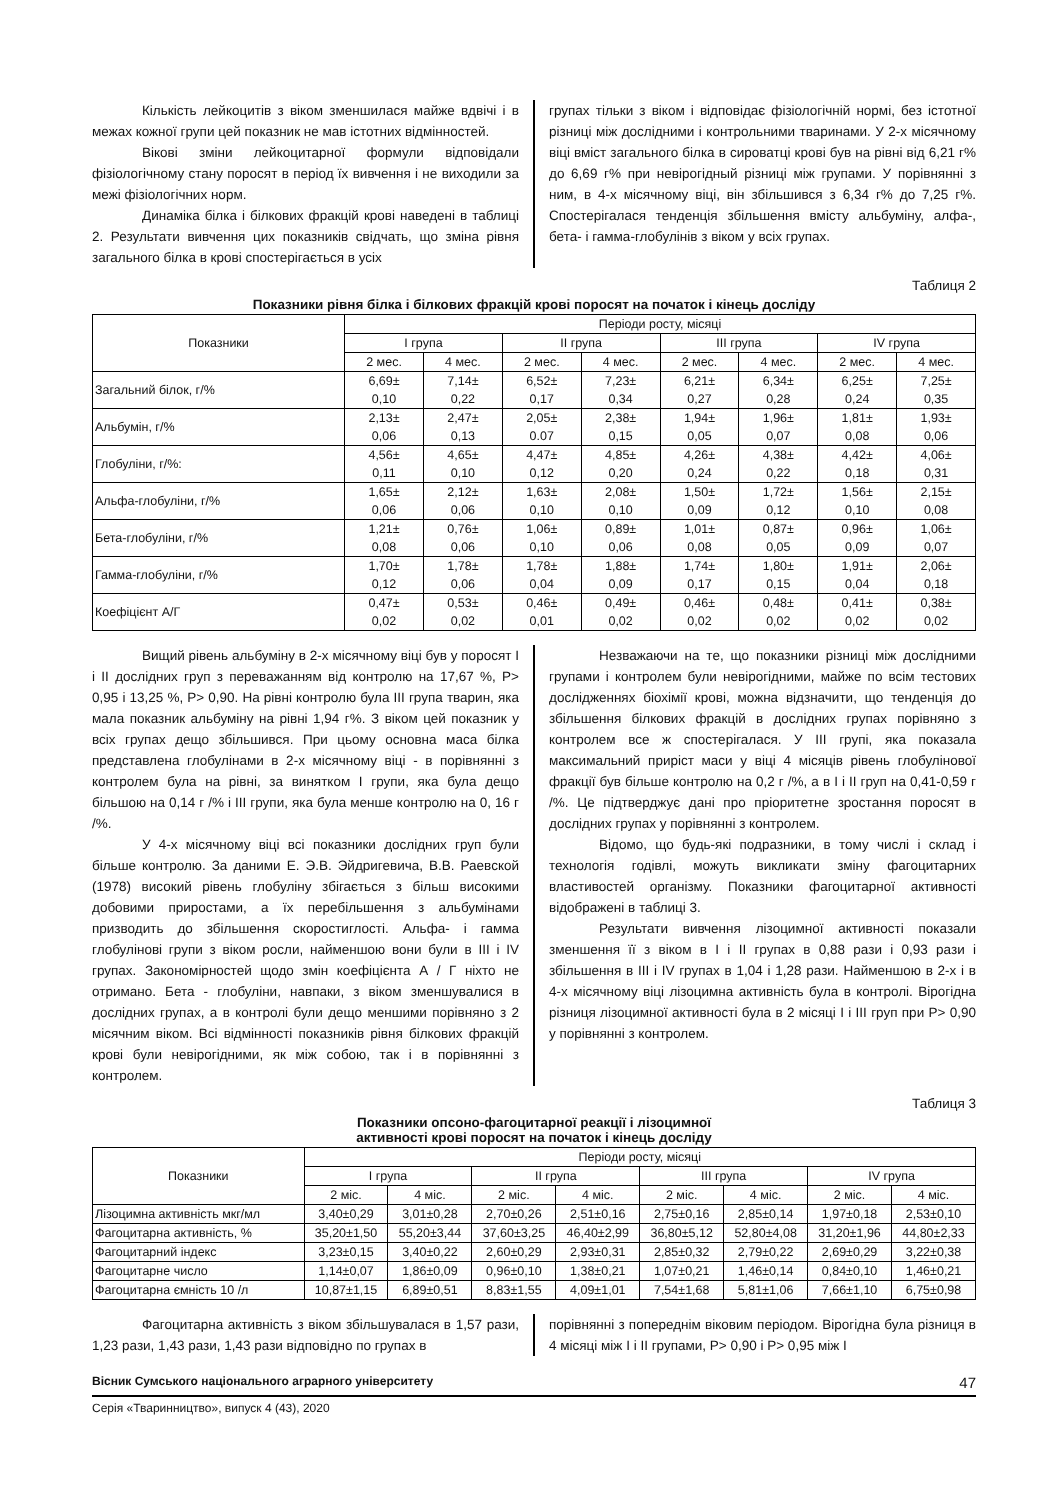Кількість лейкоцитів з віком зменшилася майже вдвічі і в межах кожної групи цей показник не мав істотних відмінностей.
Вікові зміни лейкоцитарної формули відповідали фізіологічному стану поросят в період їх вивчення і не виходили за межі фізіологічних норм.
Динаміка білка і білкових фракцій крові наведені в таблиці 2. Результати вивчення цих показників свідчать, що зміна рівня загального білка в крові спостерігається в усіх
групах тільки з віком і відповідає фізіологічній нормі, без істотної різниці між дослідними і контрольними тваринами. У 2-х місячному віці вміст загального білка в сироватці крові був на рівні від 6,21 г% до 6,69 г% при невірогідный різниці між групами. У порівнянні з ним, в 4-х місячному віці, він збільшився з 6,34 г% до 7,25 г%. Спостерігалася тенденція збільшення вмісту альбуміну, алфа-, бета- і гамма-глобулінів з віком у всіх групах.
Таблиця 2
Показники рівня білка і білкових фракцій крові поросят на початок і кінець досліду
| Показники | Періоди росту, місяці | | | | | | | |
| --- | --- | --- | --- | --- | --- | --- | --- | --- |
| | I група | | II група | | III група | | IV група | |
| | 2 мес. | 4 мес. | 2 мес. | 4 мес. | 2 мес. | 4 мес. | 2 мес. | 4 мес. |
| Загальний білок, г/% | 6,69± 0,10 | 7,14± 0,22 | 6,52± 0,17 | 7,23± 0,34 | 6,21± 0,27 | 6,34± 0,28 | 6,25± 0,24 | 7,25± 0,35 |
| Альбумін, г/% | 2,13± 0,06 | 2,47± 0,13 | 2,05± 0.07 | 2,38± 0,15 | 1,94± 0,05 | 1,96± 0,07 | 1,81± 0,08 | 1,93± 0,06 |
| Глобуліни, г/%: | 4,56± 0,11 | 4,65± 0,10 | 4,47± 0,12 | 4,85± 0,20 | 4,26± 0,24 | 4,38± 0,22 | 4,42± 0,18 | 4,06± 0,31 |
| Альфа-глобуліни, г/% | 1,65± 0,06 | 2,12± 0,06 | 1,63± 0,10 | 2,08± 0,10 | 1,50± 0,09 | 1,72± 0,12 | 1,56± 0,10 | 2,15± 0,08 |
| Бета-глобуліни, г/% | 1,21± 0,08 | 0,76± 0,06 | 1,06± 0,10 | 0,89± 0,06 | 1,01± 0,08 | 0,87± 0,05 | 0,96± 0,09 | 1,06± 0,07 |
| Гамма-глобуліни, г/% | 1,70± 0,12 | 1,78± 0,06 | 1,78± 0,04 | 1,88± 0,09 | 1,74± 0,17 | 1,80± 0,15 | 1,91± 0,04 | 2,06± 0,18 |
| Коефіцієнт А/Г | 0,47± 0,02 | 0,53± 0,02 | 0,46± 0,01 | 0,49± 0,02 | 0,46± 0,02 | 0,48± 0,02 | 0,41± 0,02 | 0,38± 0,02 |
Вищий рівень альбуміну в 2-х місячному віці був у поросят I і II дослідних груп з переважанням від контролю на 17,67 %, P> 0,95 і 13,25 %, P> 0,90. На рівні контролю була III група тварин, яка мала показник альбуміну на рівні 1,94 г%. З віком цей показник у всіх групах дещо збільшився. При цьому основна маса білка представлена глобулінами в 2-х місячному віці - в порівнянні з контролем була на рівні, за винятком I групи, яка була дещо більшою на 0,14 г /% і III групи, яка була менше контролю на 0, 16 г /%.
У 4-х місячному віці всі показники дослідних груп були більше контролю. За даними Е. Э.В. Эйдригевича, В.В. Раевской (1978) високий рівень глобуліну збігається з більш високими добовими приростами, а їх перебільшення з альбумінами призводить до збільшення скоростиглості. Альфа- і гамма глобулінові групи з віком росли, найменшою вони були в III і IV групах. Закономірностей щодо змін коефіцієнта А / Г ніхто не отримано. Бета - глобуліни, навпаки, з віком зменшувалися в дослідних групах, а в контролі були дещо меншими порівняно з 2 місячним віком. Всі відмінності показників рівня білкових фракцій крові були невірогідними, як між собою, так і в порівнянні з контролем.
Незважаючи на те, що показники різниці між дослідними групами і контролем були невірогідними, майже по всім тестових дослідженнях біохімії крові, можна відзначити, що тенденція до збільшення білкових фракцій в дослідних групах порівняно з контролем все ж спостерігалася. У III групі, яка показала максимальний приріст маси у віці 4 місяців рівень глобулінової фракції був більше контролю на 0,2 г /%, а в I і II груп на 0,41-0,59 г /%. Це підтверджує дані про пріоритетне зростання поросят в дослідних групах у порівнянні з контролем.
Відомо, що будь-які подразники, в тому числі і склад і технологія годівлі, можуть викликати зміну фагоцитарних властивостей організму. Показники фагоцитарної активності відображені в таблиці 3.
Результати вивчення лізоцимної активності показали зменшення її з віком в I і II групах в 0,88 рази і 0,93 рази і збільшення в III і IV групах в 1,04 і 1,28 рази. Найменшою в 2-х і в 4-х місячному віці лізоцимна активність була в контролі. Вірогідна різниця лізоцимної активності була в 2 місяці I і III груп при P> 0,90 у порівнянні з контролем.
Таблиця 3
Показники опсоно-фагоцитарної реакції і лізоцимної
активності крові поросят на початок і кінець досліду
| Показники | Періоди росту, місяці | | | | | | | |
| --- | --- | --- | --- | --- | --- | --- | --- | --- |
| | I група | | II група | | III група | | IV група | |
| | 2 міс. | 4 міс. | 2 міс. | 4 міс. | 2 міс. | 4 міс. | 2 міс. | 4 міс. |
| Лізоцимна активність мкг/мл | 3,40±0,29 | 3,01±0,28 | 2,70±0,26 | 2,51±0,16 | 2,75±0,16 | 2,85±0,14 | 1,97±0,18 | 2,53±0,10 |
| Фагоцитарна активність, % | 35,20±1,50 | 55,20±3,44 | 37,60±3,25 | 46,40±2,99 | 36,80±5,12 | 52,80±4,08 | 31,20±1,96 | 44,80±2,33 |
| Фагоцитарний індекс | 3,23±0,15 | 3,40±0,22 | 2,60±0,29 | 2,93±0,31 | 2,85±0,32 | 2,79±0,22 | 2,69±0,29 | 3,22±0,38 |
| Фагоцитарне число | 1,14±0,07 | 1,86±0,09 | 0,96±0,10 | 1,38±0,21 | 1,07±0,21 | 1,46±0,14 | 0,84±0,10 | 1,46±0,21 |
| Фагоцитарна ємність 10 /л | 10,87±1,15 | 6,89±0,51 | 8,83±1,55 | 4,09±1,01 | 7,54±1,68 | 5,81±1,06 | 7,66±1,10 | 6,75±0,98 |
Фагоцитарна активність з віком збільшувалася в 1,57 рази, 1,23 рази, 1,43 рази, 1,43 рази відповідно по групах в
порівнянні з попереднім віковим періодом. Вірогідна була різниця в 4 місяці між I і II групами, P> 0,90 і P> 0,95 між I
Вісник Сумського національного аграрного університету 47
Серія «Тваринництво», випуск 4 (43), 2020